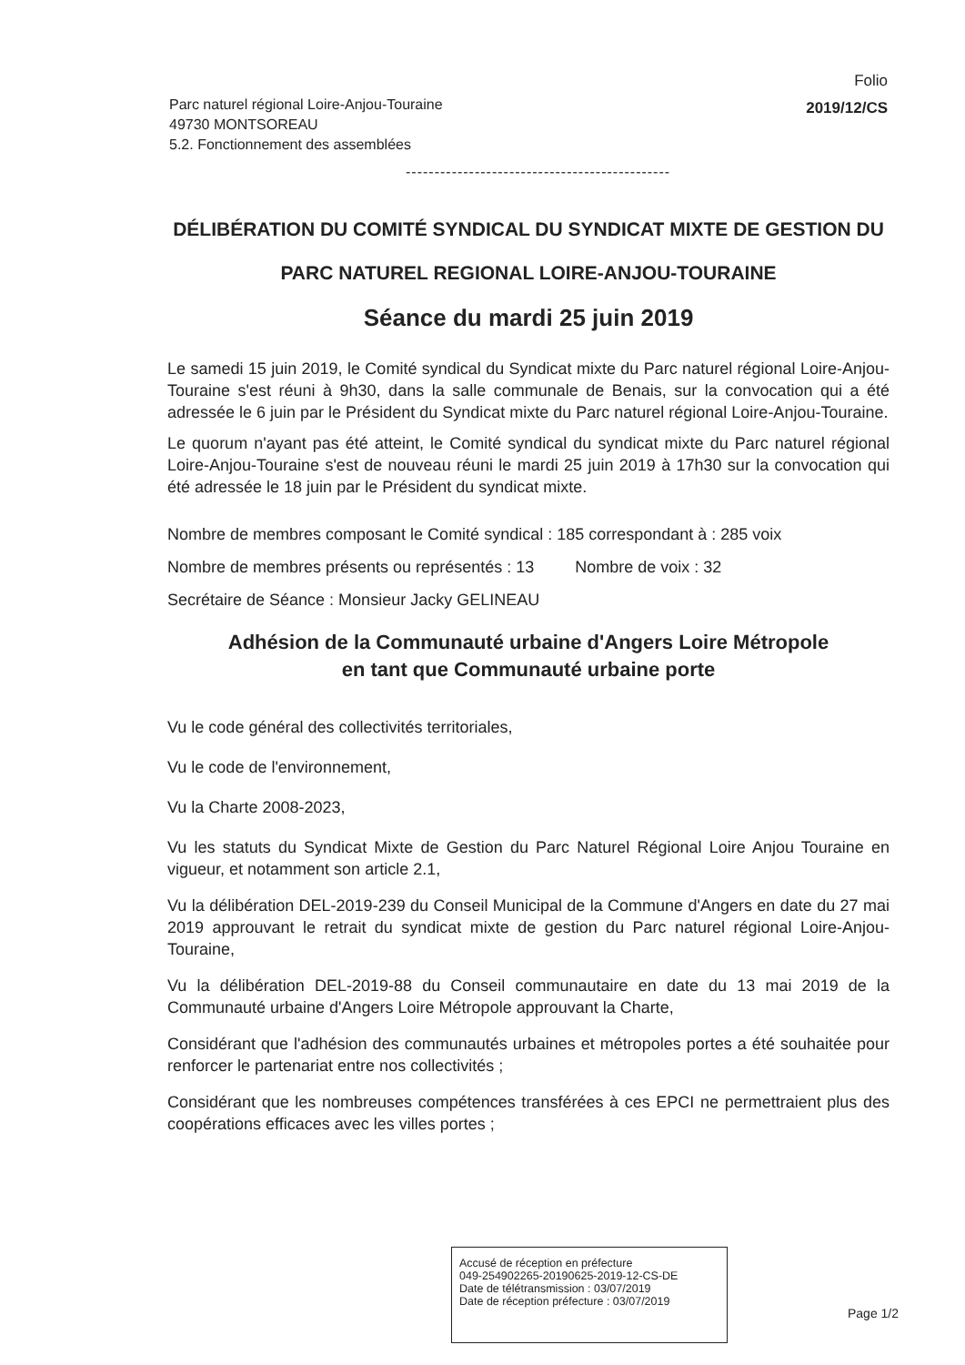Folio
2019/12/CS
Parc naturel régional Loire-Anjou-Touraine
49730 MONTSOREAU
5.2. Fonctionnement des assemblées
----------------------------------------------
DÉLIBÉRATION DU COMITÉ SYNDICAL DU SYNDICAT MIXTE DE GESTION DU PARC NATUREL REGIONAL LOIRE-ANJOU-TOURAINE
Séance du mardi 25 juin 2019
Le samedi 15 juin 2019, le Comité syndical du Syndicat mixte du Parc naturel régional Loire-Anjou-Touraine s'est réuni à 9h30, dans la salle communale de Benais, sur la convocation qui a été adressée le 6 juin par le Président du Syndicat mixte du Parc naturel régional Loire-Anjou-Touraine.
Le quorum n'ayant pas été atteint, le Comité syndical du syndicat mixte du Parc naturel régional Loire-Anjou-Touraine s'est de nouveau réuni le mardi 25 juin 2019 à 17h30 sur la convocation qui été adressée le 18 juin par le Président du syndicat mixte.
Nombre de membres composant le Comité syndical : 185 correspondant à : 285 voix
Nombre de membres présents ou représentés : 13 Nombre de voix : 32
Secrétaire de Séance : Monsieur Jacky GELINEAU
Adhésion de la Communauté urbaine d'Angers Loire Métropole
en tant que Communauté urbaine porte
Vu le code général des collectivités territoriales,
Vu le code de l'environnement,
Vu la Charte 2008-2023,
Vu les statuts du Syndicat Mixte de Gestion du Parc Naturel Régional Loire Anjou Touraine en vigueur, et notamment son article 2.1,
Vu la délibération DEL-2019-239 du Conseil Municipal de la Commune d'Angers en date du 27 mai 2019 approuvant le retrait du syndicat mixte de gestion du Parc naturel régional Loire-Anjou-Touraine,
Vu la délibération DEL-2019-88 du Conseil communautaire en date du 13 mai 2019 de la Communauté urbaine d'Angers Loire Métropole approuvant la Charte,
Considérant que l'adhésion des communautés urbaines et métropoles portes a été souhaitée pour renforcer le partenariat entre nos collectivités ;
Considérant que les nombreuses compétences transférées à ces EPCI ne permettraient plus des coopérations efficaces avec les villes portes ;
Accusé de réception en préfecture
049-254902265-20190625-2019-12-CS-DE
Date de télétransmission : 03/07/2019
Date de réception préfecture : 03/07/2019
Page 1/2